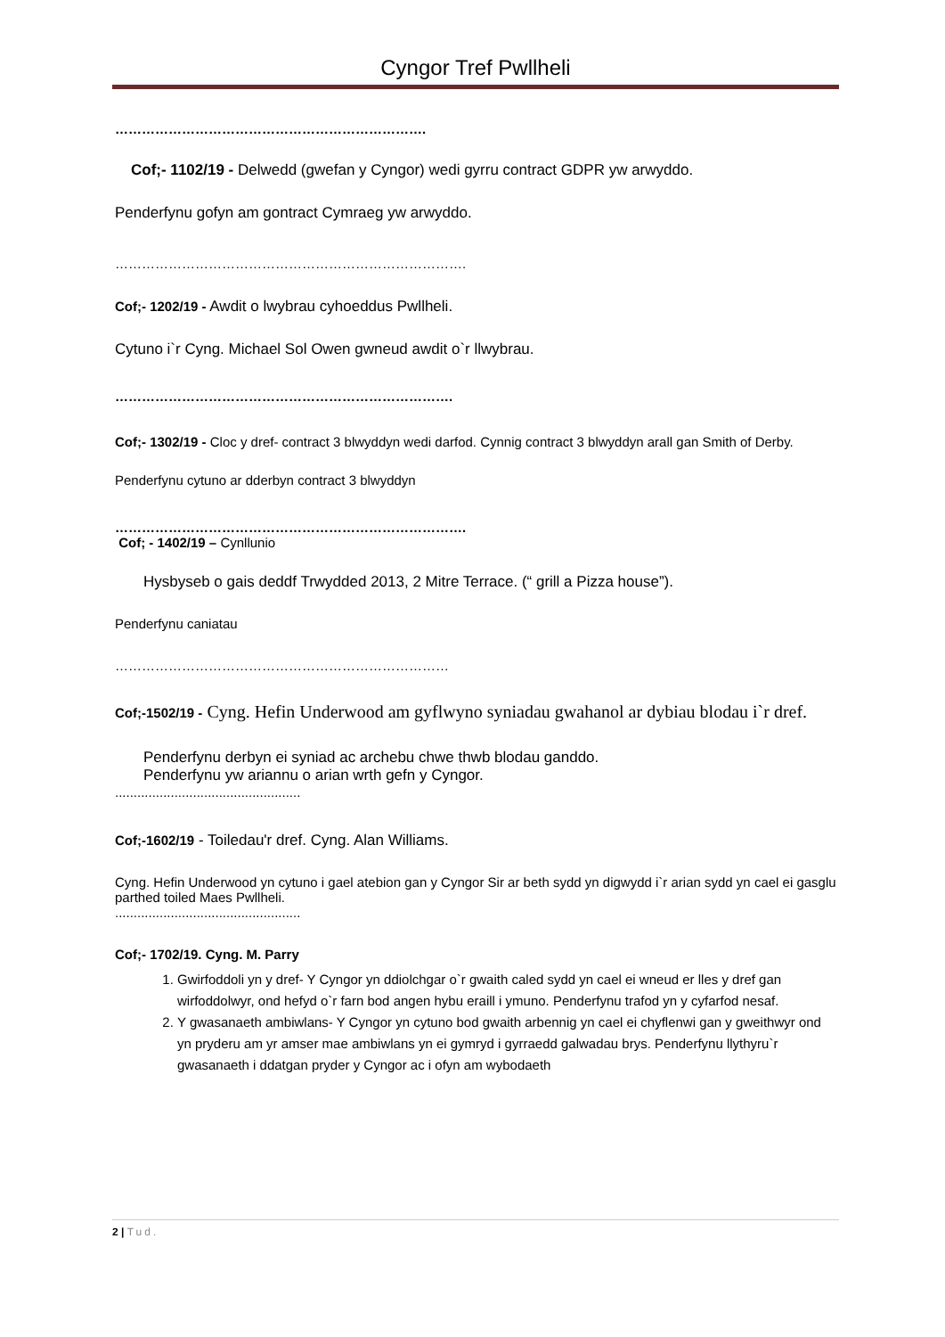Cyngor Tref Pwllheli
…………………………………………………………….
Cof;- 1102/19 - Delwedd (gwefan y Cyngor) wedi gyrru contract GDPR yw arwyddo.
Penderfynu gofyn am gontract Cymraeg yw arwyddo.
…………………………………………………………………….
Cof;- 1202/19 - Awdit o lwybrau cyhoeddus Pwllheli.
Cytuno i`r Cyng. Michael Sol Owen gwneud awdit o`r llwybrau.
………………………………………………………………….
Cof;- 1302/19 - Cloc y dref- contract 3 blwyddyn wedi darfod. Cynnig contract 3 blwyddyn arall gan Smith of Derby.
Penderfynu cytuno ar dderbyn contract 3 blwyddyn
…………………………………………………………………….
Cof; - 1402/19 – Cynllunio
Hysbyseb o gais deddf Trwydded 2013, 2 Mitre Terrace. (“ grill a Pizza house”).
Penderfynu caniatau
…………………………………………………………………
Cof;-1502/19 - Cyng. Hefin Underwood am gyflwyno syniadau gwahanol ar dybiau blodau i`r dref.
Penderfynu derbyn ei syniad ac archebu chwe thwb blodau ganddo.
Penderfynu yw ariannu o arian wrth gefn y Cyngor.
..................................................
Cof;-1602/19 - Toiledau'r dref. Cyng. Alan Williams.
Cyng. Hefin Underwood yn cytuno i gael atebion gan y Cyngor Sir ar beth sydd yn digwydd i`r arian sydd yn cael ei gasglu parthed toiled Maes Pwllheli.
..................................................
Cof;- 1702/19. Cyng. M. Parry
1. Gwirfoddoli yn y dref- Y Cyngor yn ddiolchgar o`r gwaith caled sydd yn cael ei wneud er lles y dref gan wirfoddolwyr, ond hefyd o`r farn bod angen hybu eraill i ymuno. Penderfynu trafod yn y cyfarfod nesaf.
2. Y gwasanaeth ambiwlans- Y Cyngor yn cytuno bod gwaith arbennig yn cael ei chyflenwi gan y gweithwyr ond yn pryderu am yr amser mae ambiwlans yn ei gymryd i gyrraedd galwadau brys. Penderfynu llythyru`r gwasanaeth i ddatgan pryder y Cyngor ac i ofyn am wybodaeth
2 | Tud.